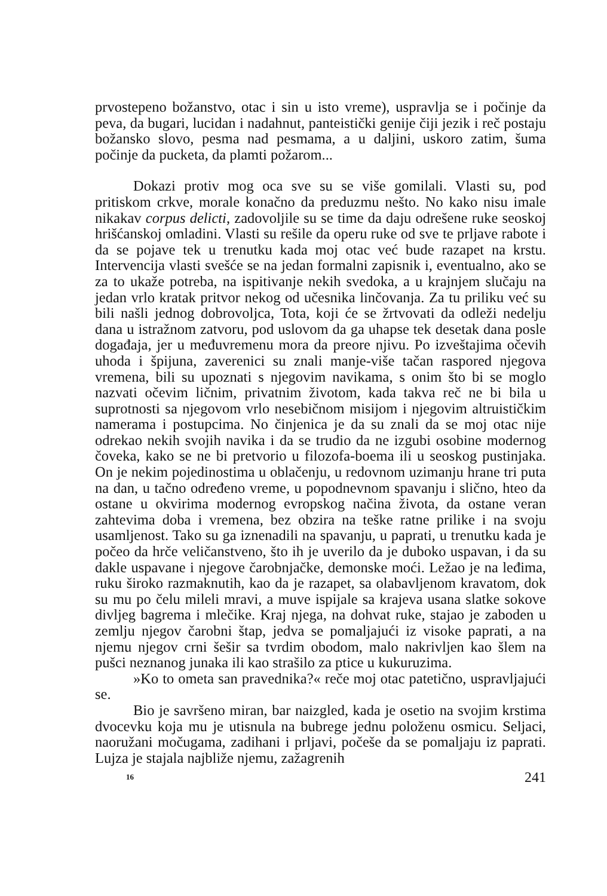prvostepeno božanstvo, otac i sin u isto vreme), uspravlja se i počinje da peva, da bugari, lucidan i nadahnut, panteistički genije čiji jezik i reč postaju božansko slovo, pesma nad pesmama, a u daljini, uskoro zatim, šuma počinje da pucketa, da plamti požarom...
Dokazi protiv mog oca sve su se više gomilali. Vlasti su, pod pritiskom crkve, morale konačno da preduzmu nešto. No kako nisu imale nikakav corpus delicti, zadovoljile su se time da daju odrešene ruke seoskoj hrišćanskoj omladini. Vlasti su rešile da operu ruke od sve te prljave rabote i da se pojave tek u trenutku kada moj otac već bude razapet na krstu. Intervencija vlasti svešće se na jedan formalni zapisnik i, eventualno, ako se za to ukaže potreba, na ispitivanje nekih svedoka, a u krajnjem slučaju na jedan vrlo kratak pritvor nekog od učesnika linčovanja. Za tu priliku već su bili našli jednog dobrovoljca, Tota, koji će se žrtvovati da odleži nedelju dana u istražnom zatvoru, pod uslovom da ga uhapse tek desetak dana posle događaja, jer u međuvremenu mora da preore njivu. Po izveštajima očevih uhoda i špijuna, zaverenici su znali manje-više tačan raspored njegova vremena, bili su upoznati s njegovim navikama, s onim što bi se moglo nazvati očevim ličnim, privatnim životom, kada takva reč ne bi bila u suprotnosti sa njegovom vrlo nesebičnom misijom i njegovim altruističkim namerama i postupcima. No činjenica je da su znali da se moj otac nije odrekao nekih svojih navika i da se trudio da ne izgubi osobine modernog čoveka, kako se ne bi pretvorio u filozofa-boema ili u seoskog pustinjaka. On je nekim pojedinostima u oblačenju, u redovnom uzimanju hrane tri puta na dan, u tačno određeno vreme, u popodnevnom spavanju i slično, hteo da ostane u okvirima modernog evropskog načina života, da ostane veran zahtevima doba i vremena, bez obzira na teške ratne prilike i na svoju usamljenost. Tako su ga iznenadili na spavanju, u paprati, u trenutku kada je počeo da hrče veličanstveno, što ih je uverilo da je duboko uspavan, i da su dakle uspavane i njegove čarobnjačke, demonske moći. Ležao je na leđima, ruku široko razmaknutih, kao da je razapet, sa olabavljenom kravatom, dok su mu po čelu mileli mravi, a muve ispijale sa krajeva usana slatke sokove divljeg bagrema i mlečike. Kraj njega, na dohvat ruke, stajao je zaboden u zemlju njegov čarobni štap, jedva se pomaljajući iz visoke paprati, a na njemu njegov crni šešir sa tvrdim obodom, malo nakrivljen kao šlem na pušci neznanog junaka ili kao strašilo za ptice u kukuruzima.
»Ko to ometa san pravednika?« reče moj otac patetično, uspravljajući se.
Bio je savršeno miran, bar naizgled, kada je osetio na svojim krstima dvocevku koja mu je utisnula na bubrege jednu položenu osmicu. Seljaci, naoružani močugama, zadihani i prljavi, počeše da se pomaljaju iz paprati. Lujza je stajala najbliže njemu, zažagrenih
16 241